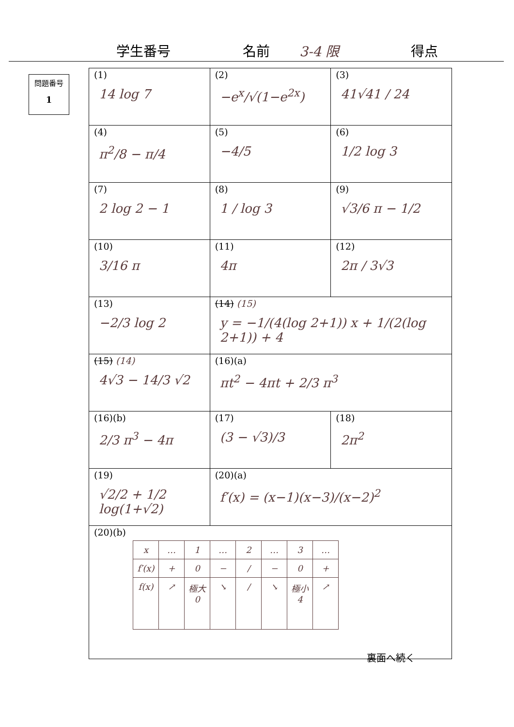学生番号 名前 3-4 限 得点
問題番号
1
| (1) 14 log 7 | (2) −e<sup>x</sup>/√(1−e<sup>2x</sup>) | (3) 41√41 / 24 |
| (4) π<sup>2</sup>/8 − π/4 | (5) −4/5 | (6) 1/2 log 3 |
| (7) 2 log 2 − 1 | (8) 1 / log 3 | (9) √3/6 π − 1/2 |
| (10) 3/16 π | (11) 4π | (12) 2π / 3√3 |
| (13) −2/3 log 2 | (14) (15) y = −1/(4(log 2+1)) x + 1/(2(log 2+1)) + 4 | |
| (15) (14) 4√3 − 14/3 √2 | (16)(a) πt<sup>2</sup> − 4πt + 2/3 π<sup>3</sup> | |
| (16)(b) 2/3 π<sup>3</sup> − 4π | (17) (3 − √3)/3 | (18) 2π<sup>2</sup> |
| (19) √2/2 + 1/2 log(1+√2) | (20)(a) f′(x) = (x−1)(x−3)/(x−2)<sup>2</sup> | |
| (20)(b) / x / … / 1 / … / 2 / … / 3 / … / / f′(x) / + / 0 / − / / / − / 0 / + / / f(x) / ↗ / 極大 0 / ↘ / / / ↘ / 極小 4 / ↗ / | | |
裏面へ続く